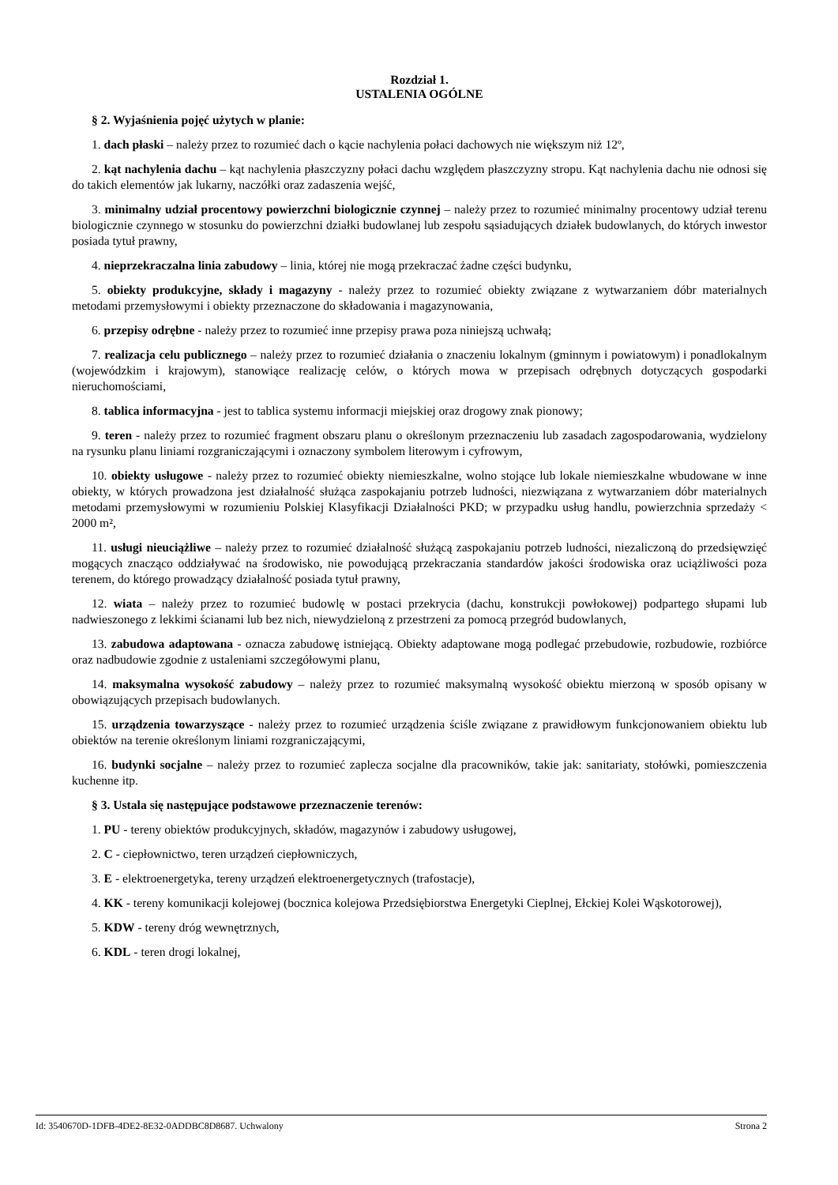Rozdział 1.
USTALENIA OGÓLNE
§ 2. Wyjaśnienia pojęć użytych w planie:
1. dach płaski – należy przez to rozumieć dach o kącie nachylenia połaci dachowych nie większym niż 12º,
2. kąt nachylenia dachu – kąt nachylenia płaszczyzny połaci dachu względem płaszczyzny stropu. Kąt nachylenia dachu nie odnosi się do takich elementów jak lukarny, naczółki oraz zadaszenia wejść,
3. minimalny udział procentowy powierzchni biologicznie czynnej – należy przez to rozumieć minimalny procentowy udział terenu biologicznie czynnego w stosunku do powierzchni działki budowlanej lub zespołu sąsiadujących działek budowlanych, do których inwestor posiada tytuł prawny,
4. nieprzekraczalna linia zabudowy – linia, której nie mogą przekraczać żadne części budynku,
5. obiekty produkcyjne, składy i magazyny - należy przez to rozumieć obiekty związane z wytwarzaniem dóbr materialnych metodami przemysłowymi i obiekty przeznaczone do składowania i magazynowania,
6. przepisy odrębne - należy przez to rozumieć inne przepisy prawa poza niniejszą uchwałą;
7. realizacja celu publicznego – należy przez to rozumieć działania o znaczeniu lokalnym (gminnym i powiatowym) i ponadlokalnym (wojewódzkim i krajowym), stanowiące realizację celów, o których mowa w przepisach odrębnych dotyczących gospodarki nieruchomościami,
8. tablica informacyjna - jest to tablica systemu informacji miejskiej oraz drogowy znak pionowy;
9. teren - należy przez to rozumieć fragment obszaru planu o określonym przeznaczeniu lub zasadach zagospodarowania, wydzielony na rysunku planu liniami rozgraniczającymi i oznaczony symbolem literowym i cyfrowym,
10. obiekty usługowe - należy przez to rozumieć obiekty niemieszkalne, wolno stojące lub lokale niemieszkalne wbudowane w inne obiekty, w których prowadzona jest działalność służąca zaspokajaniu potrzeb ludności, niezwiązana z wytwarzaniem dóbr materialnych metodami przemysłowymi w rozumieniu Polskiej Klasyfikacji Działalności PKD; w przypadku usług handlu, powierzchnia sprzedaży < 2000 m²,
11. usługi nieuciążliwe – należy przez to rozumieć działalność służącą zaspokajaniu potrzeb ludności, niezaliczoną do przedsięwzięć mogących znacząco oddziaływać na środowisko, nie powodującą przekraczania standardów jakości środowiska oraz uciążliwości poza terenem, do którego prowadzący działalność posiada tytuł prawny,
12. wiata – należy przez to rozumieć budowlę w postaci przekrycia (dachu, konstrukcji powłokowej) podpartego słupami lub nadwieszonego z lekkimi ścianami lub bez nich, niewydzieloną z przestrzeni za pomocą przegród budowlanych,
13. zabudowa adaptowana - oznacza zabudowę istniejącą. Obiekty adaptowane mogą podlegać przebudowie, rozbudowie, rozbiórce oraz nadbudowie zgodnie z ustaleniami szczegółowymi planu,
14. maksymalna wysokość zabudowy – należy przez to rozumieć maksymalną wysokość obiektu mierzoną w sposób opisany w obowiązujących przepisach budowlanych.
15. urządzenia towarzyszące - należy przez to rozumieć urządzenia ściśle związane z prawidłowym funkcjonowaniem obiektu lub obiektów na terenie określonym liniami rozgraniczającymi,
16. budynki socjalne – należy przez to rozumieć zaplecza socjalne dla pracowników, takie jak: sanitariaty, stołówki, pomieszczenia kuchenne itp.
§ 3. Ustala się następujące podstawowe przeznaczenie terenów:
1. PU - tereny obiektów produkcyjnych, składów, magazynów i zabudowy usługowej,
2. C - ciepłownictwo, teren urządzeń ciepłowniczych,
3. E - elektroenergetyka, tereny urządzeń elektroenergetycznych (trafostacje),
4. KK - tereny komunikacji kolejowej (bocznica kolejowa Przedsiębiorstwa Energetyki Cieplnej, Ełckiej Kolei Wąskotorowej),
5. KDW - tereny dróg wewnętrznych,
6. KDL - teren drogi lokalnej,
Id: 3540670D-1DFB-4DE2-8E32-0ADDBC8D8687. Uchwalony Strona 2